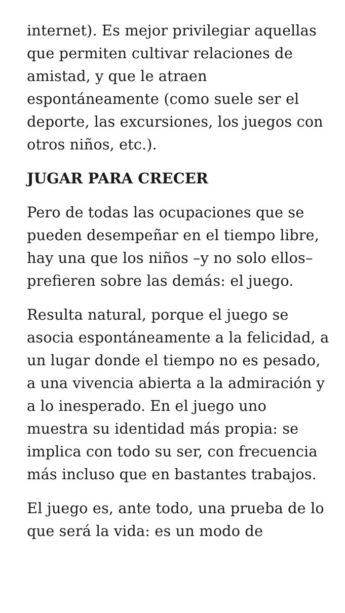internet). Es mejor privilegiar aquellas que permiten cultivar relaciones de amistad, y que le atraen espontáneamente (como suele ser el deporte, las excursiones, los juegos con otros niños, etc.).
JUGAR PARA CRECER
Pero de todas las ocupaciones que se pueden desempeñar en el tiempo libre, hay una que los niños –y no solo ellos– prefieren sobre las demás: el juego.
Resulta natural, porque el juego se asocia espontáneamente a la felicidad, a un lugar donde el tiempo no es pesado, a una vivencia abierta a la admiración y a lo inesperado. En el juego uno muestra su identidad más propia: se implica con todo su ser, con frecuencia más incluso que en bastantes trabajos.
El juego es, ante todo, una prueba de lo que será la vida: es un modo de